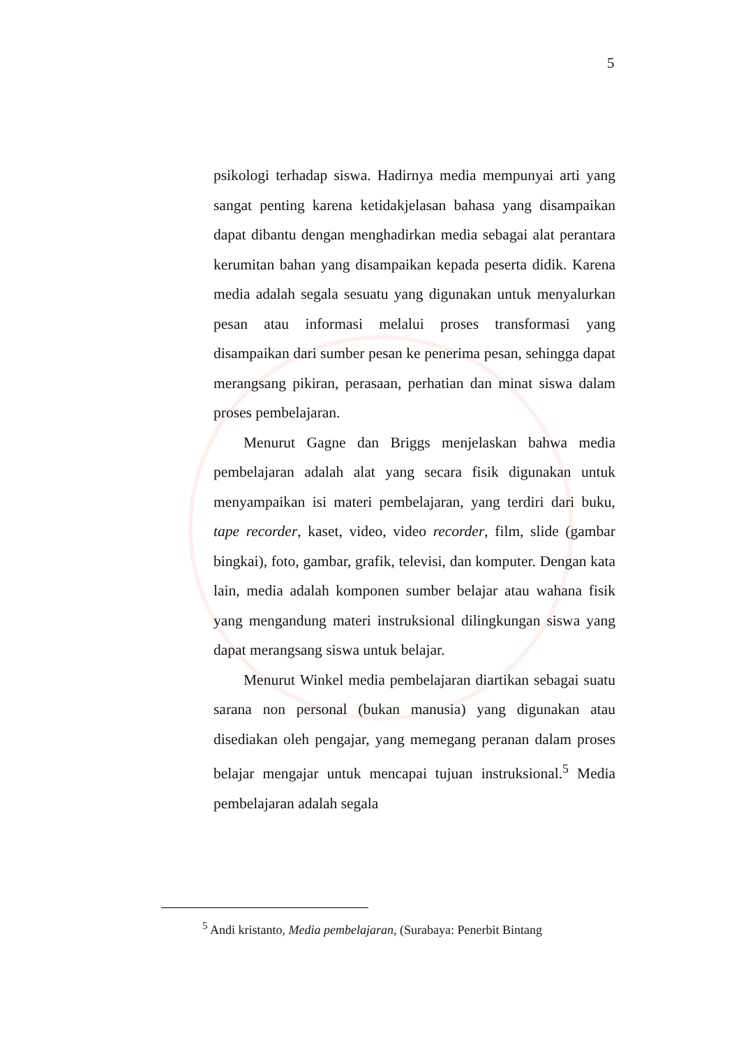5
psikologi terhadap siswa. Hadirnya media mempunyai arti yang sangat penting karena ketidakjelasan bahasa yang disampaikan dapat dibantu dengan menghadirkan media sebagai alat perantara kerumitan bahan yang disampaikan kepada peserta didik. Karena media adalah segala sesuatu yang digunakan untuk menyalurkan pesan atau informasi melalui proses transformasi yang disampaikan dari sumber pesan ke penerima pesan, sehingga dapat merangsang pikiran, perasaan, perhatian dan minat siswa dalam proses pembelajaran.
Menurut Gagne dan Briggs menjelaskan bahwa media pembelajaran adalah alat yang secara fisik digunakan untuk menyampaikan isi materi pembelajaran, yang terdiri dari buku, tape recorder, kaset, video, video recorder, film, slide (gambar bingkai), foto, gambar, grafik, televisi, dan komputer. Dengan kata lain, media adalah komponen sumber belajar atau wahana fisik yang mengandung materi instruksional dilingkungan siswa yang dapat merangsang siswa untuk belajar.
Menurut Winkel media pembelajaran diartikan sebagai suatu sarana non personal (bukan manusia) yang digunakan atau disediakan oleh pengajar, yang memegang peranan dalam proses belajar mengajar untuk mencapai tujuan instruksional.<sup>5</sup> Media pembelajaran adalah segala
<sup>5</sup> Andi kristanto, Media pembelajaran, (Surabaya: Penerbit Bintang